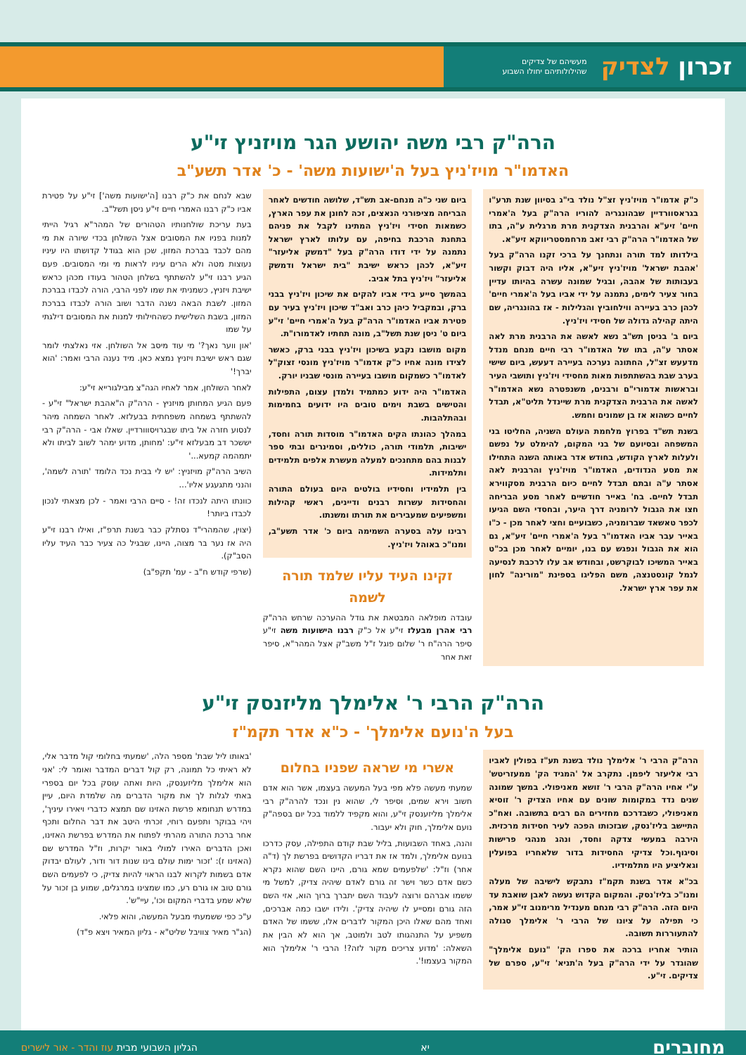זכרון לצדיק מעשיהם של צדיקים
שהילולותיהם יחולו השבוע
הרה"ק רבי משה יהושע הגר מויזניץ זי"ע
האדמו"ר מויז'ניץ בעל ה'ישועות משה' - כ' אדר תשע"ב
כ"ק אדמו"ר מויז'ניץ זצ"ל נולד בי"ג בסיוון שנת תרע"ו בגראסוורדיין שבהונגריה להוריו הרה"ק בעל ה'אמרי חיים' זיע"א והרבנית הצדקנית מרת מרגלית ע"ה, בתו של האדמו"ר הרה"ק רבי זאב מרחמסטריווקא זיע"א.
בילדותו למד תורה ונתחנך על ברכי זקנו הרה"ק בעל 'אהבת ישראל' מויז'ניץ זיע"א, אליו היה דבוק וקשור בעבותות של אהבה, ובגיל שמונה עשרה בהיותו עדיין בחור צעיר לימים, נתמנה על ידי אביו בעל ה'אמרי חיים' לכהן כרב בעיירה ווילחוביץ והגלילות - אז בהונגריה, שם היתה קהילה גדולה של חסידי ויז'ניץ.
ביום ב' בניסן תש"ב נשא לאשה את הרבנית מרת לאה אסתר ע"ה, בתו של האדמו"ר רבי חיים מנחם מנדל מדעעש זצ"ל, החתונה נערכה בעיירה דעעש, ביום שישי בערב שבת בהשתתפות מאות מחסידי ויז'ניץ ותושבי העיר ובראשות אדמורי"ם ורבנים, משנפטרה נשא האדמו"ר לאשה את הרבנית הצדקנית מרת שיינדל תליט"א, תבדל לחיים כשהוא אז בן שמונים וחמש.
בשנת תש"ד בפרוץ מלחמת העולם השניה, החליטו בני המשפחה ובסיועם של בני המקום, להימלט על נפשם ולעלות לארץ הקודש, בחודש אדר באותה השנה התחילו את מסע הנדודים, האדמו"ר מויז'ניץ והרבנית לאה אסתר ע"ה ובתם תבדל לחיים כיום הרבנית מסקווירא תבדל לחיים. בח' באייר חודשיים לאחר מסע הבריחה חצו את הגבול לרומניה דרך היער, ובחסדי השם הגיעו לכפר טאשאד שברומניה, כשבועיים וחצי לאחר מכן - כ"ו באייר עבר אביו האדמו"ר בעל ה'אמרי חיים' זיע"א, גם הוא את הגבול ונפגש עם בנו, יומיים לאחר מכן בכ"ט באייר המשיכו לבוקרשט, ובחודש אב עלו לרכבת לנסיעה לנמל קונסטנצה, משם הפליגו בספינת "מורינה" לחון את עפר ארץ ישראל.
ביום שני כ"ה מנחם-אב תש"ד, שלושה חודשים לאחר הבריחה מציפורני הנאצים, זכה לחונן את עפר הארץ, כשמאות חסידי ויז'ניץ המתינו לקבל את פניהם בתחנת הרכבת בחיפה, עם עלותו לארץ ישראל נתמנה על ידי דודו הרה"ק בעל "דמשק אליעזר" זיע"א, לכהן כראש ישיבת "בית ישראל ודמשק אליעזר" ויז'ניץ בתל אביב.
בהמשך סייע בידי אביו להקים את שיכון ויז'ניץ בבני ברק, ובמקביל כיהן כרב ואב"ד שיכון ויז'ניץ בעיר עם פטירת אביו האדמו"ר הרה"ק בעל ה'אמרי חיים' זי"ע ביום ט' ניסן שנת תשל"ב, מונה תחתיו לאדמורו"ת.
מקום מושבו נקבע בשיכון ויז'ניץ בבני ברק, כאשר לצידו מונה אחיו כ"ק אדמו"ר מויז'ניץ מונסי זצוק"ל לאדמו"ר כשמקום מושבו בעיירה מונסי שבניו יורק.
האדמו"ר היה ידוע כמתמיד ולמדן עצום, התפילות והטישים בשבת וימים טובים היו ידועים בחמימות ובהתלהבות.
במהלך כהונתו הקים האדמו"ר מוסדות תורה וחסד, ישיבות, תלמודי תורה, כוללים, וסמינרים ובתי ספר לבנות בהם מתחנכים למעלה מעשרת אלפים תלמידים ותלמידות.
בין תלמידיו וחסידיו בולטים היום בעולם התורה והחסידות עשרות רבנים ודיינים, ראשי קהילות ומשפיעים שמעבירים את תורתו ומשנתו.
רבינו עלה בסערה השמימה ביום כ' אדר תשע"ב, ומנו"כ באוהל ויז'ניץ.
זקינו העיד עליו שלמד תורה לשמה
עובדה מופלאה המבטאת את גודל ההערכה שרחש הרה"ק רבי אהרן מבעלז זי"ע אל כ"ק רבנו הישועות משה זי"ע סיפר הרה"ח ר' שלום פוגל ז"ל משב"ק אצל המהר"א, סיפר זאת אחר
שבא לנחם את כ"ק רבנו [ה'ישועות משה'] זי"ע על פטירת אביו כ"ק רבנו האמרי חיים זי"ע ניסן תשל"ב.
בעת עריכת שולחנותיו הטהורים של המהר"א רגיל הייתי למנות בפניו את המסובים אצל השולחן בכדי שיורה את מי מהם לכבד בברכת המזון, שכן הוא בגודל קדושתו היו עיניו נעוצות מטה ולא הרים עיניו לראות מי ומי המסובים. פעם הגיע רבנו זי"ע להשתתף בשלחן הטהור בעודו מכהן כראש ישיבת ויזניץ, כשמניתי את שמו לפני הרבי, הורה לכבדו בברכת המזון. לשבת הבאה נשנה הדבר ושוב הורה לכבדו בברכת המזון, בשבת השלישית כשהחילותי למנות את המסובים דילגתי על שמו
'און ווער נאך?' מי עוד מיסב אל השולחן. אזי נאלצתי לומר שגם ראש ישיבת ויזניץ נמצא כאן. מיד נענה הרבי ואמר: 'הוא יברך!'
לאחר השולחן, אמר לאחיו הגה"צ מבילגורייא זי"ע:
פעם הגיע המחותן מויזניץ - הרה"ק ה"אהבת ישראל" זי"ע - להשתתף בשמחה משפחתית בבעלזא. לאחר השמחה מיהר לנסוע חזרה אל ביתו שבגרויסווורדיין. שאלו אבי - הרה"ק רבי יששכר דב מבעלזא זי"ע: 'מחותן, מדוע ימהר לשוב לביתו ולא יתמהמה קמעא...'
השיב הרה"ק מויזניץ: 'יש לי בבית נכד הלומד 'תורה לשמה', והנני מתגעגע אליו'...
כוונתו היתה לנכדו זה! - סיים הרבי ואמר - לכן מצאתי לנכון לכבדו ביותר!
(יצוין, שהמהרי"ד נסתלק כבר בשנת תרפ"ז, ואילו רבנו זי"ע היה אז נער בר מצוה, היינו, שבגיל כה צעיר כבר העיד עליו הסב"ק).
(שרפי קודש ח"ב - עמ' תקפ"ב)
הרה"ק הרבי ר' אלימלך מליזנסק זי"ע
בעל ה'נועם אלימלך' - כ"א אדר תקמ"ז
הרה"ק הרבי ר' אלימלך נולד בשנת תע"ז בפולין לאביו רבי אליעזר ליפמן. נתקרב אל 'המגיד הק' ממעזריטש' ע"י אחיו הרה"ק הרבי ר' זושא מאניפולי. במשך שמונה שנים נדד במקומות שונים עם אחיו הצדיק ר' זוסיא מאניפולי, כשבדרכם מחזירים הם רבים בתשובה. ואח"כ התיישב בליז'נסק, שבזכותו הפכה לעיר חסידות מרכזית. הירבה במעשי צדקה וחסד, ונהג מנהגי פרישות וסיגוף.וכל צדיקי החסידות בדור שלאחריו בפועלין וגאליציע היו מתלמידיו.
בכ"א אדר בשנת תקמ"ז נתבקש לישיבה של מעלה ומנו"כ בליז'נסק. והמקום הקדוש נעשה לאבן שואבת עד היום הזה. הרה"ק רבי מנחם מענדיל מרימנוב זי"ע אמר, כי תפילה על ציונו של הרבי ר' אלימלך סגולה להתעוררות תשובה.
הותיר אחריו ברכה את ספרו הק' "נועם אלימלך" שהוגדר על ידי הרה"ק בעל ה'תניא' זי"ע, ספרם של צדיקים. זי"ע.
אשרי מי שראה שפניו בחלום
שמעתי מעשה פלא מפי בעל המעשה בעצמו, אשר הוא אדם חשוב וירא שמים, וסיפר לי, שהוא נין ונכד להרה"ק רבי אלימלך מליזענסק זי"ע, והוא מקפיד ללמוד בכל יום בספה"ק נועם אלימלך, חוק ולא יעבור.
והנה, באחד השבועות, בליל שבת קודם התפילה, עסק כדרכו בנועם אלימלך, ולמד אז את דבריו הקדושים בפרשת לך (ד"ה אחר) וז"ל: 'שלפעמים שמא גורם, היינו השם שהוא נקרא כשם אדם כשר וישר זה גורם לאדם שיהיה צדיק, למשל מי ששמו אברהם ורוצה לעבוד השם יתברך ברוך הוא, אזי השם הזה גורם ומסייע לו שיהיה צדיק'. ולידו ישבו כמה אברכים, ואחד מהם שאלו היכן המקור לדברים אלו, ששמו של האדם משפיע על התנהגותו לטב ולמוטב, אך הוא לא הבין את השאלה: 'מדוע צריכים מקור לזה?! הרבי ר' אלימלך הוא המקור בעצמו!'.
'באותו ליל שבת' מספר הלה, 'שמעתי בחלומי קול מדבר אלי, לא ראיתי כל תמונה, רק קול דברים המדבר ואומר לי: 'אני הוא אלימלך מליזענסק, היות ואתה עוסק בכל יום בספרי באתי לגלות לך את מקור הדברים מה שלמדת היום, עיין במדרש תנחומא פרשת האזינו שם תמצא כדברי ויאירו עיניך', ויהי בבוקר ותפעם רוחי, זכרתי היטב את דבר החלום ותכף אחר ברכת התורה מהרתי לפתוח את המדרש בפרשת האזינו, ואכן הדברים האירו למולי באור יקרות, וז"ל המדרש שם (האזינו ז): 'זכור ימות עולם בינו שנות דור ודור, לעולם יבדוק אדם בשמות לקרוא לבנו הראוי להיות צדיק, כי לפעמים השם גורם טוב או גורם רע, כמו שמצינו במרגלים, שמוע בן זכור על שלא שמע בדברי המקום וכו', עיי"ש'.
ע"כ כפי ששמעתי מבעל המעשה, והוא פלאי.
(הג"ר מאיר צוויבל שליט"א - גליון המאיר ויצא פ"ד)
מחוברים יא הגליון השבועי מבית עוז והדר - אור לישרים